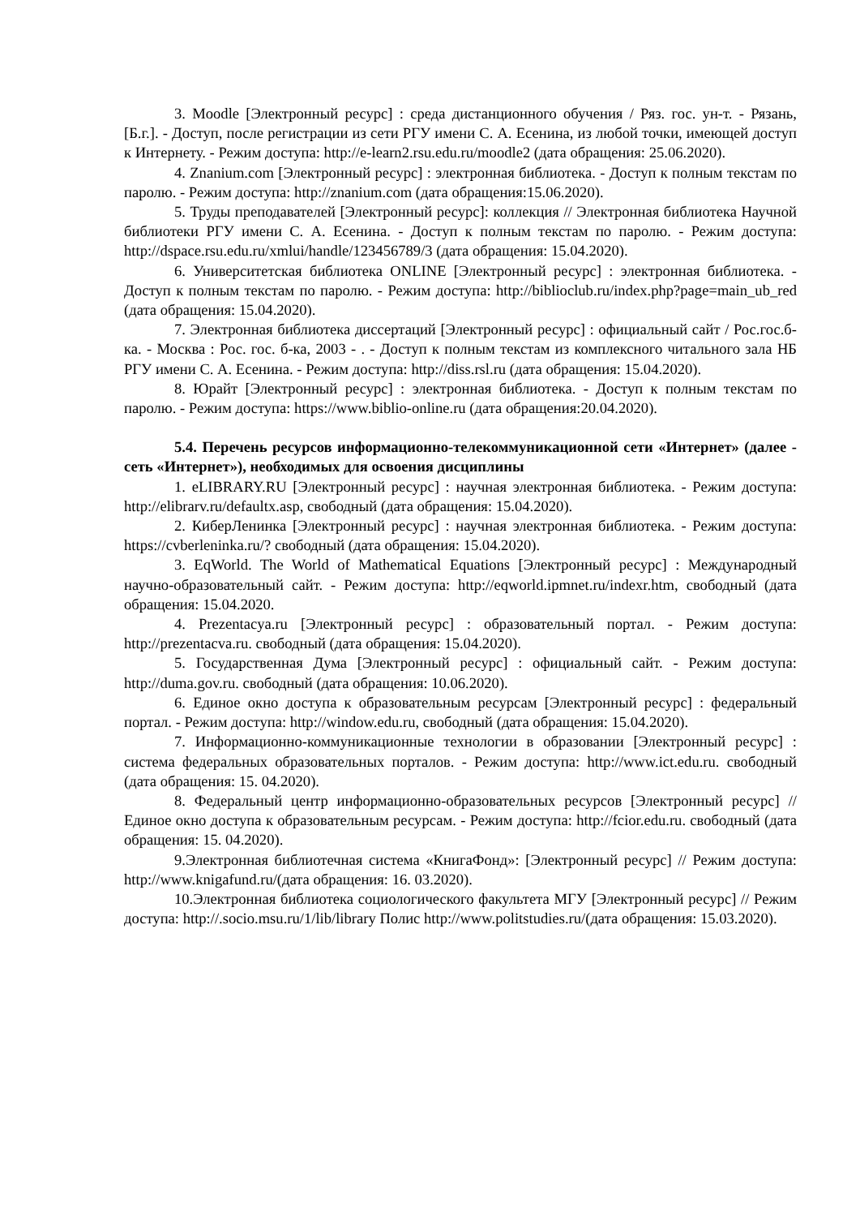3. Moodle [Электронный ресурс] : среда дистанционного обучения / Ряз. гос. ун-т. - Рязань, [Б.г.]. - Доступ, после регистрации из сети РГУ имени С. А. Есенина, из любой точки, имеющей доступ к Интернету. - Режим доступа: http://e-learn2.rsu.edu.ru/moodle2 (дата обращения: 25.06.2020).
4. Znanium.com [Электронный ресурс] : электронная библиотека. - Доступ к полным текстам по паролю. - Режим доступа: http://znanium.com (дата обращения:15.06.2020).
5. Труды преподавателей [Электронный ресурс]: коллекция // Электронная библиотека Научной библиотеки РГУ имени С. А. Есенина. - Доступ к полным текстам по паролю. - Режим доступа: http://dspace.rsu.edu.ru/xmlui/handle/123456789/3 (дата обращения: 15.04.2020).
6. Университетская библиотека ONLINE [Электронный ресурс] : электронная библиотека. - Доступ к полным текстам по паролю. - Режим доступа: http://biblioclub.ru/index.php?page=main_ub_red (дата обращения: 15.04.2020).
7. Электронная библиотека диссертаций [Электронный ресурс] : официальный сайт / Рос.гос.б-ка. - Москва : Рос. гос. б-ка, 2003 - . - Доступ к полным текстам из комплексного читального зала НБ РГУ имени С. А. Есенина. - Режим доступа: http://diss.rsl.ru (дата обращения: 15.04.2020).
8. Юрайт [Электронный ресурс] : электронная библиотека. - Доступ к полным текстам по паролю. - Режим доступа: https://www.biblio-online.ru (дата обращения:20.04.2020).
5.4. Перечень ресурсов информационно-телекоммуникационной сети «Интернет» (далее - сеть «Интернет»), необходимых для освоения дисциплины
1. eLIBRARY.RU [Электронный ресурс] : научная электронная библиотека. - Режим доступа: http://elibrarv.ru/defaultx.asp, свободный (дата обращения: 15.04.2020).
2. КиберЛенинка [Электронный ресурс] : научная электронная библиотека. - Режим доступа: https://cvberleninka.ru/? свободный (дата обращения: 15.04.2020).
3. EqWorld. The World of Mathematical Equations [Электронный ресурс] : Международный научно-образовательный сайт. - Режим доступа: http://eqworld.ipmnet.ru/indexr.htm, свободный (дата обращения: 15.04.2020.
4. Prezentacya.ru [Электронный ресурс] : образовательный портал. - Режим доступа: http://prezentacva.ru. свободный (дата обращения: 15.04.2020).
5. Государственная Дума [Электронный ресурс] : официальный сайт. - Режим доступа: http://duma.gov.ru. свободный (дата обращения: 10.06.2020).
6. Единое окно доступа к образовательным ресурсам [Электронный ресурс] : федеральный портал. - Режим доступа: http://window.edu.ru, свободный (дата обращения: 15.04.2020).
7. Информационно-коммуникационные технологии в образовании [Электронный ресурс] : система федеральных образовательных порталов. - Режим доступа: http://www.ict.edu.ru. свободный (дата обращения: 15. 04.2020).
8. Федеральный центр информационно-образовательных ресурсов [Электронный ресурс] // Единое окно доступа к образовательным ресурсам. - Режим доступа: http://fcior.edu.ru. свободный (дата обращения: 15. 04.2020).
9.Электронная библиотечная система «КнигаФонд»: [Электронный ресурс] // Режим доступа: http://www.knigafund.ru/(дата обращения: 16. 03.2020).
10.Электронная библиотека социологического факультета МГУ [Электронный ресурс] // Режим доступа: http://.socio.msu.ru/1/lib/library Полис http://www.politstudies.ru/(дата обращения: 15.03.2020).